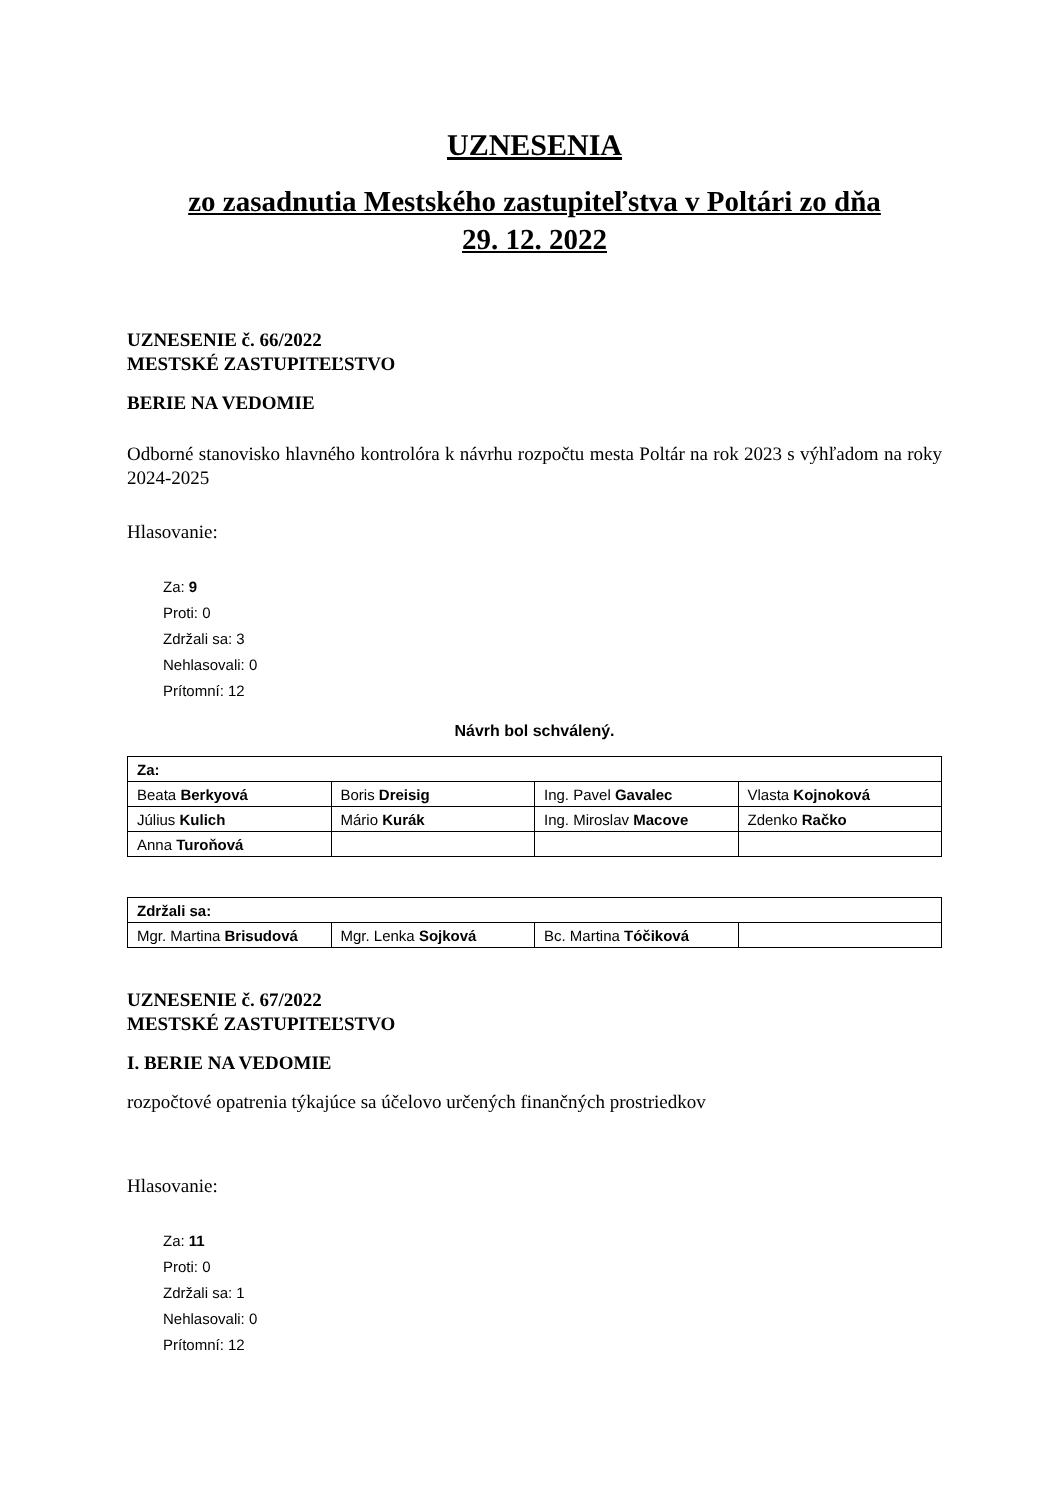UZNESENIA
zo zasadnutia Mestského zastupiteľstva v Poltári zo dňa
29. 12. 2022
UZNESENIE č. 66/2022
MESTSKÉ ZASTUPITEĽSTVO
BERIE NA VEDOMIE
Odborné stanovisko hlavného kontrolóra k návrhu rozpočtu mesta Poltár na rok 2023 s výhľadom na roky 2024-2025
Hlasovanie:
Za: 9
Proti: 0
Zdržali sa: 3
Nehlasovali: 0
Prítomní: 12
Návrh bol schválený.
| Za: | | | |
| --- | --- | --- | --- |
| Beata Berkyová | Boris Dreisig | Ing. Pavel Gavalec | Vlasta Kojnoková |
| Július Kulich | Mário Kurák | Ing. Miroslav Macove | Zdenko Račko |
| Anna Turoňová | | | |
| Zdržali sa: | | | |
| --- | --- | --- | --- |
| Mgr. Martina Brisudová | Mgr. Lenka Sojková | Bc. Martina Tóčiková | |
UZNESENIE č. 67/2022
MESTSKÉ ZASTUPITEĽSTVO
I. BERIE NA VEDOMIE
rozpočtové opatrenia týkajúce sa účelovo určených finančných prostriedkov
Hlasovanie:
Za: 11
Proti: 0
Zdržali sa: 1
Nehlasovali: 0
Prítomní: 12